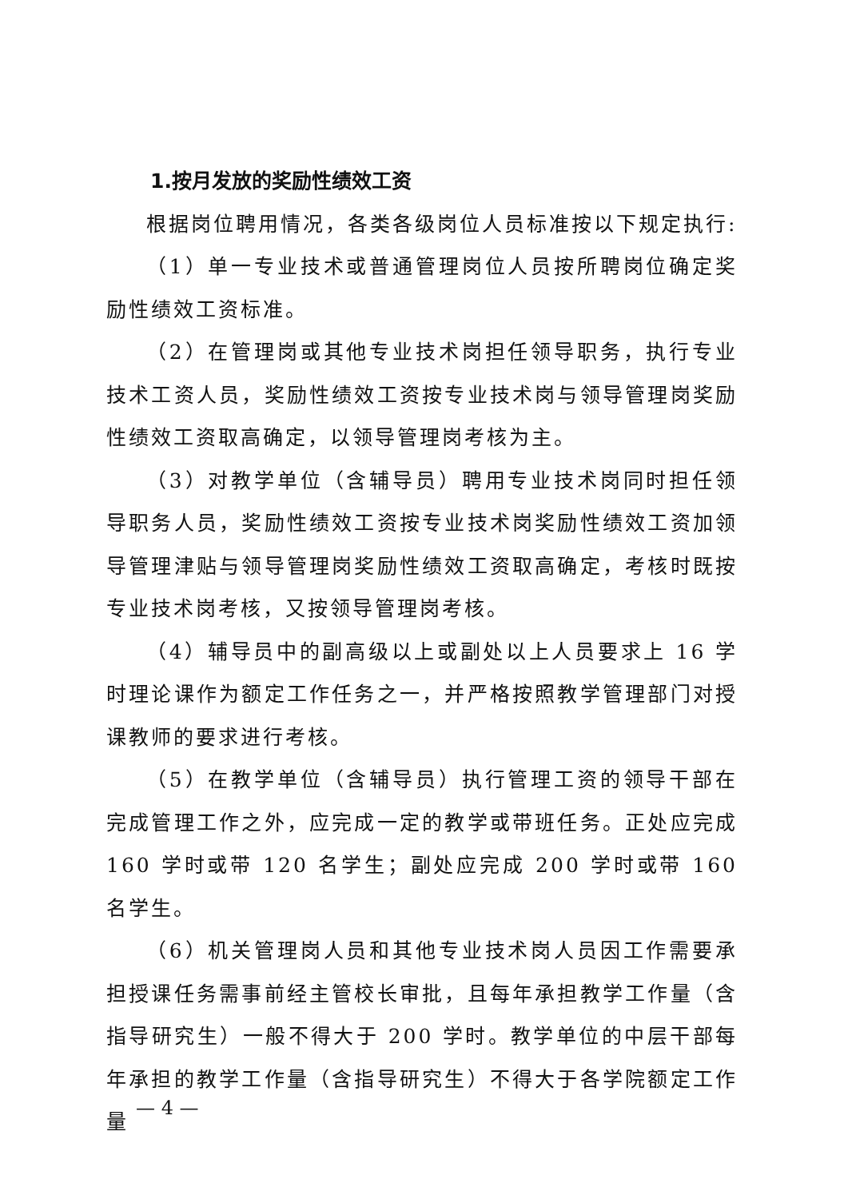1.按月发放的奖励性绩效工资
根据岗位聘用情况，各类各级岗位人员标准按以下规定执行:
（1）单一专业技术或普通管理岗位人员按所聘岗位确定奖励性绩效工资标准。
（2）在管理岗或其他专业技术岗担任领导职务，执行专业技术工资人员，奖励性绩效工资按专业技术岗与领导管理岗奖励性绩效工资取高确定，以领导管理岗考核为主。
（3）对教学单位（含辅导员）聘用专业技术岗同时担任领导职务人员，奖励性绩效工资按专业技术岗奖励性绩效工资加领导管理津贴与领导管理岗奖励性绩效工资取高确定，考核时既按专业技术岗考核，又按领导管理岗考核。
（4）辅导员中的副高级以上或副处以上人员要求上 16 学时理论课作为额定工作任务之一，并严格按照教学管理部门对授课教师的要求进行考核。
（5）在教学单位（含辅导员）执行管理工资的领导干部在完成管理工作之外，应完成一定的教学或带班任务。正处应完成 160 学时或带 120 名学生；副处应完成 200 学时或带 160 名学生。
（6）机关管理岗人员和其他专业技术岗人员因工作需要承担授课任务需事前经主管校长审批，且每年承担教学工作量（含指导研究生）一般不得大于 200 学时。教学单位的中层干部每年承担的教学工作量（含指导研究生）不得大于各学院额定工作量
— 4 —